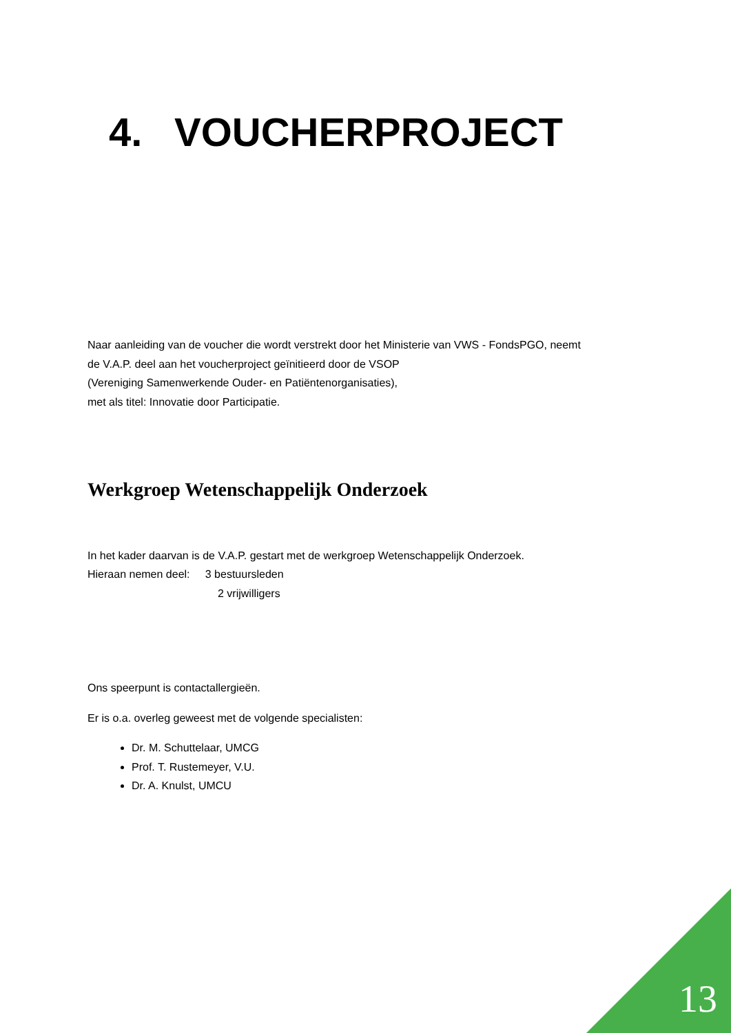4. VOUCHERPROJECT
Naar aanleiding van de voucher die wordt verstrekt door het Ministerie van VWS - FondsPGO, neemt
de V.A.P. deel aan het voucherproject geïnitieerd door de VSOP
(Vereniging Samenwerkende Ouder- en Patiëntenorganisaties),
met als titel: Innovatie door Participatie.
Werkgroep Wetenschappelijk Onderzoek
In het kader daarvan is de V.A.P. gestart met de werkgroep Wetenschappelijk Onderzoek.
Hieraan nemen deel: 3 bestuursleden
2 vrijwilligers
Ons speerpunt is contactallergieën.
Er is o.a. overleg geweest met de volgende specialisten:
Dr. M. Schuttelaar, UMCG
Prof. T. Rustemeyer, V.U.
Dr. A. Knulst, UMCU
13